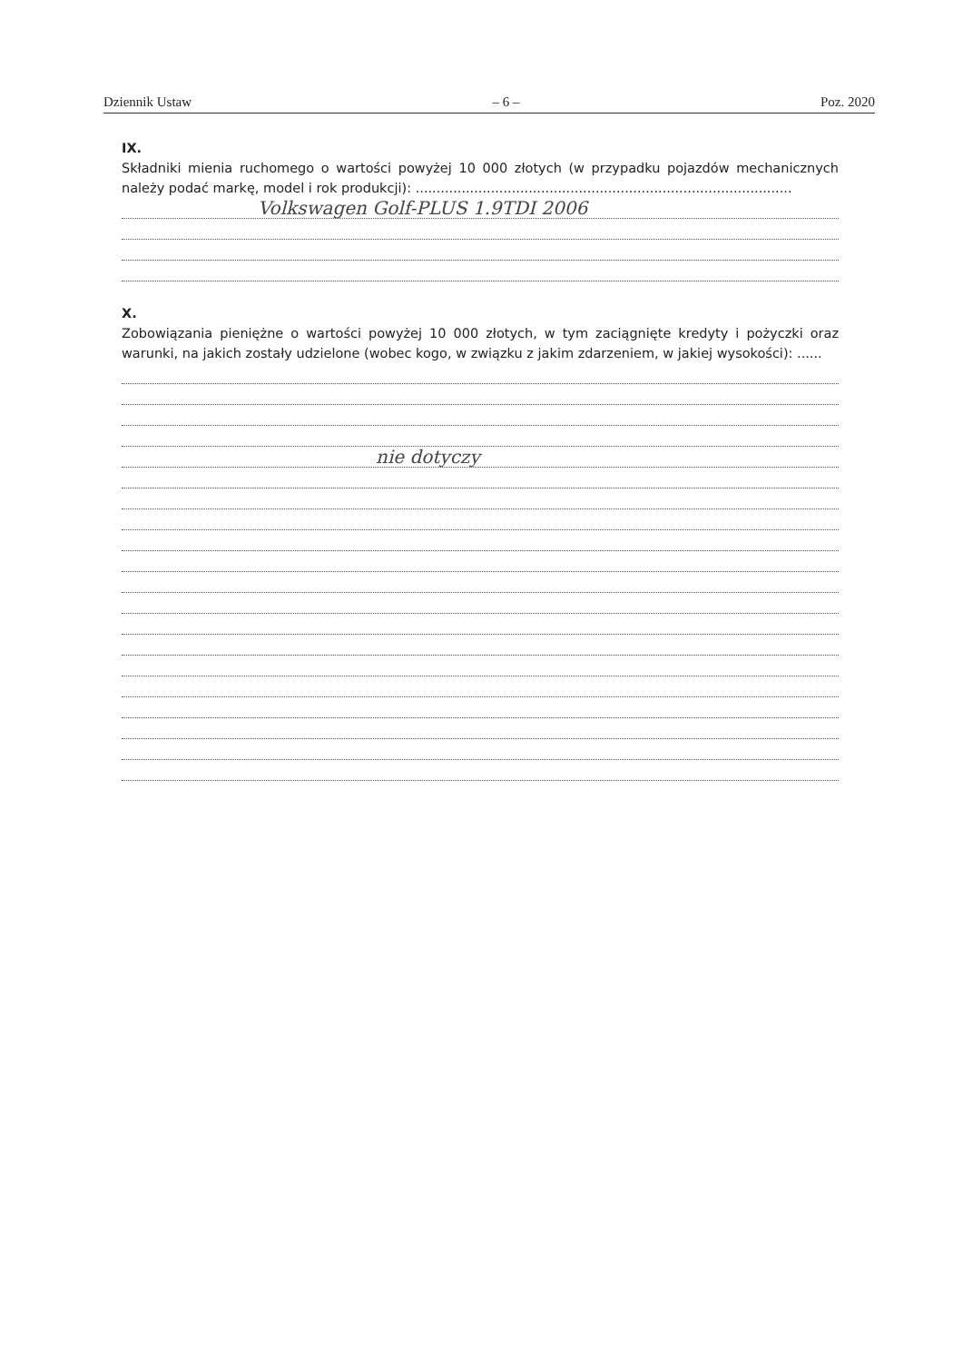Dziennik Ustaw – 6 – Poz. 2020
IX.
Składniki mienia ruchomego o wartości powyżej 10 000 złotych (w przypadku pojazdów mechanicznych należy podać markę, model i rok produkcji): ..........................................................................................
Volkswagen Golf-PLUS 1.9TDI 2006
X.
Zobowiązania pieniężne o wartości powyżej 10 000 złotych, w tym zaciągnięte kredyty i pożyczki oraz warunki, na jakich zostały udzielone (wobec kogo, w związku z jakim zdarzeniem, w jakiej wysokości): ......
nie dotyczy